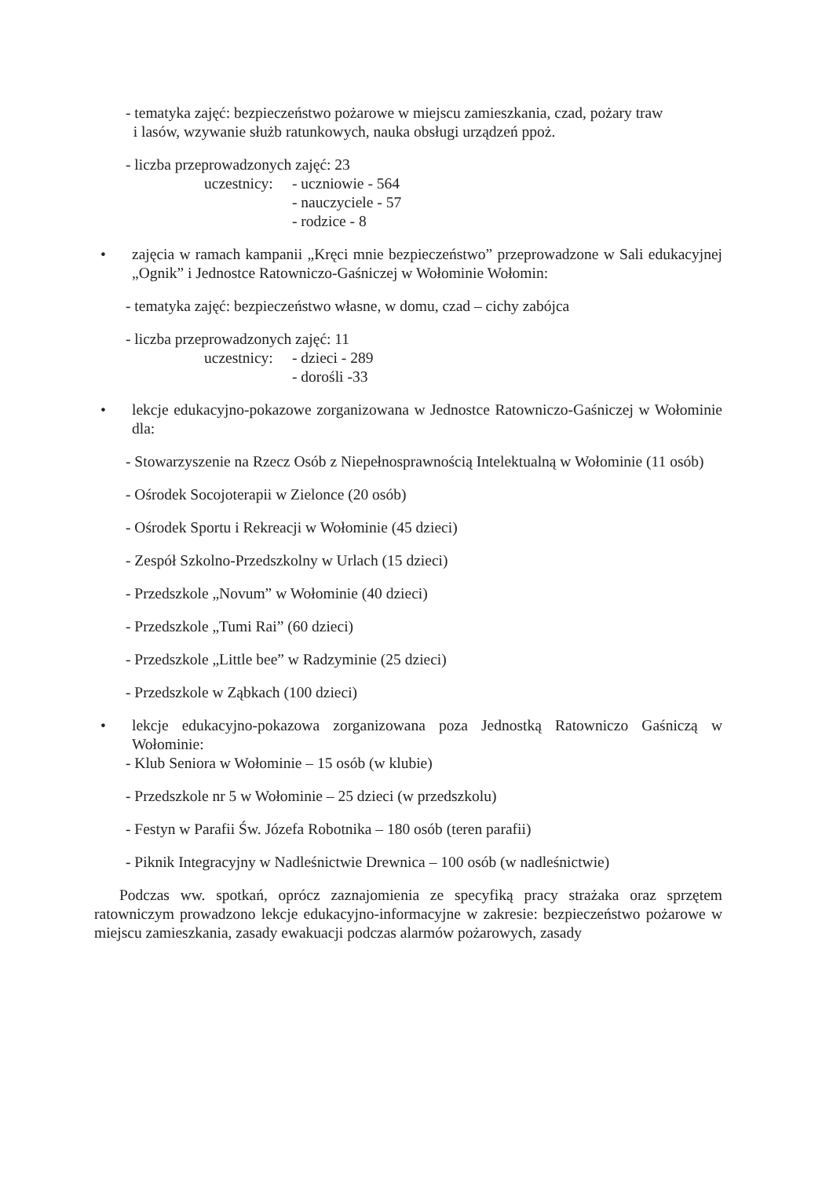- tematyka zajęć: bezpieczeństwo pożarowe w miejscu zamieszkania, czad, pożary traw
i lasów, wzywanie służb ratunkowych, nauka obsługi urządzeń ppoż.
- liczba przeprowadzonych zajęć: 23
uczestnicy: - uczniowie - 564
- nauczyciele - 57
- rodzice - 8
• zajęcia w ramach kampanii „Kręci mnie bezpieczeństwo” przeprowadzone w Sali edukacyjnej „Ognik” i Jednostce Ratowniczo-Gaśniczej w Wołominie Wołomin:
- tematyka zajęć: bezpieczeństwo własne, w domu, czad – cichy zabójca
- liczba przeprowadzonych zajęć: 11
uczestnicy: - dzieci - 289
- dorośli -33
• lekcje edukacyjno-pokazowe zorganizowana w Jednostce Ratowniczo-Gaśniczej w Wołominie dla:
- Stowarzyszenie na Rzecz Osób z Niepełnosprawnością Intelektualną w Wołominie (11 osób)
- Ośrodek Socojoterapii w Zielonce (20 osób)
- Ośrodek Sportu i Rekreacji w Wołominie (45 dzieci)
- Zespół Szkolno-Przedszkolny w Urlach (15 dzieci)
- Przedszkole „Novum” w Wołominie (40 dzieci)
- Przedszkole „Tumi Rai” (60 dzieci)
- Przedszkole „Little bee” w Radzyminie (25 dzieci)
- Przedszkole w Ząbkach (100 dzieci)
• lekcje edukacyjno-pokazowa zorganizowana poza Jednostką Ratowniczo Gaśniczą w Wołominie:
- Klub Seniora w Wołominie – 15 osób (w klubie)
- Przedszkole nr 5 w Wołominie – 25 dzieci (w przedszkolu)
- Festyn w Parafii Św. Józefa Robotnika – 180 osób (teren parafii)
- Piknik Integracyjny w Nadleśnictwie Drewnica – 100 osób (w nadleśnictwie)
Podczas ww. spotkań, oprócz zaznajomienia ze specyfiką pracy strażaka oraz sprzętem ratowniczym prowadzono lekcje edukacyjno-informacyjne w zakresie: bezpieczeństwo pożarowe w miejscu zamieszkania, zasady ewakuacji podczas alarmów pożarowych, zasady